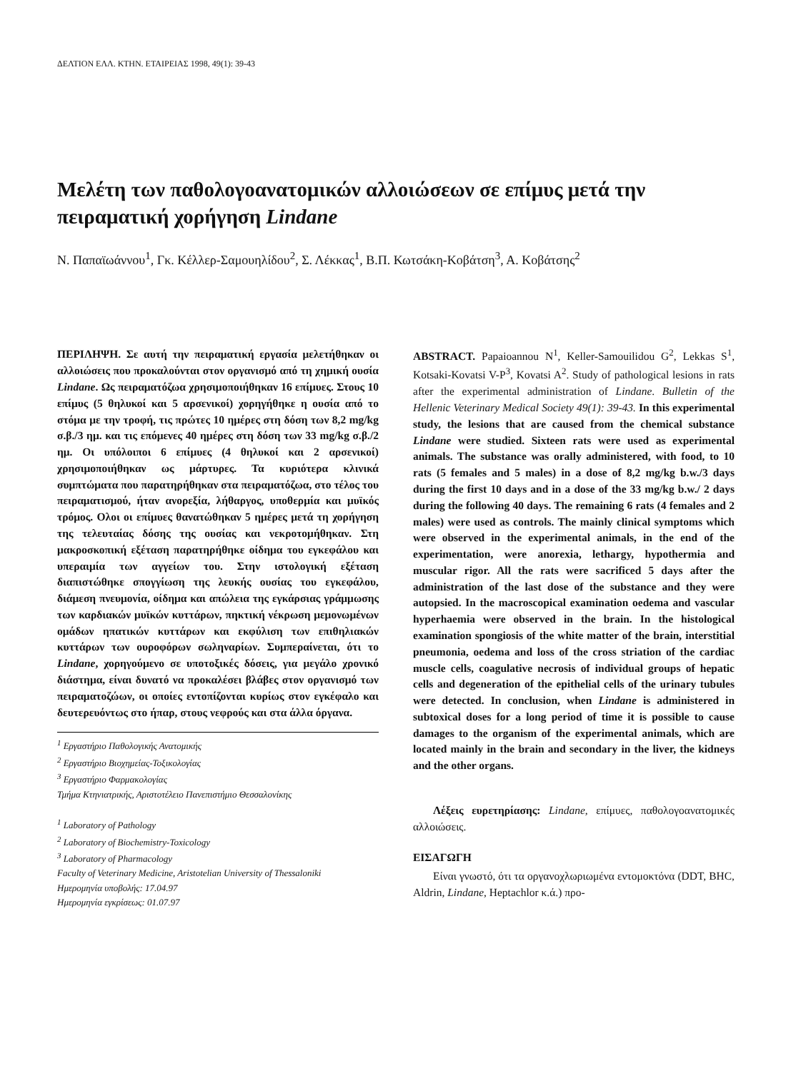ΔΕΛΤΙΟΝ ΕΛΛ. ΚΤΗΝ. ΕΤΑΙΡΕΙΑΣ 1998, 49(1): 39-43
Μελέτη των παθολογοανατομικών αλλοιώσεων σε επίμυς μετά την πειραματική χορήγηση Lindane
Ν. Παπαϊωάννου<sup>1</sup>, Γκ. Κέλλερ-Σαμουηλίδου<sup>2</sup>, Σ. Λέκκας<sup>1</sup>, Β.Π. Κωτσάκη-Κοβάτση<sup>3</sup>, Α. Κοβάτσης<sup>2</sup>
ΠΕΡΙΛΗΨΗ. Σε αυτή την πειραματική εργασία μελετήθηκαν οι αλλοιώσεις που προκαλούνται στον οργανισμό από τη χημική ουσία Lindane. Ως πειραματόζωα χρησιμοποιήθηκαν 16 επίμυες. Στους 10 επίμυς (5 θηλυκοί και 5 αρσενικοί) χορηγήθηκε η ουσία από το στόμα με την τροφή, τις πρώτες 10 ημέρες στη δόση των 8,2 mg/kg σ.β./3 ημ. και τις επόμενες 40 ημέρες στη δόση των 33 mg/kg σ.β./2 ημ. Οι υπόλοιποι 6 επίμυες (4 θηλυκοί και 2 αρσενικοί) χρησιμοποιήθηκαν ως μάρτυρες. Τα κυριότερα κλινικά συμπτώματα που παρατηρήθηκαν στα πειραματόζωα, στο τέλος του πειραματισμού, ήταν ανορεξία, λήθαργος, υποθερμία και μυϊκός τρόμος. Ολοι οι επίμυες θανατώθηκαν 5 ημέρες μετά τη χορήγηση της τελευταίας δόσης της ουσίας και νεκροτομήθηκαν. Στη μακροσκοπική εξέταση παρατηρήθηκε οίδημα του εγκεφάλου και υπεραιμία των αγγείων του. Στην ιστολογική εξέταση διαπιστώθηκε σπογγίωση της λευκής ουσίας του εγκεφάλου, διάμεση πνευμονία, οίδημα και απώλεια της εγκάρσιας γράμμωσης των καρδιακών μυϊκών κυττάρων, πηκτική νέκρωση μεμονωμένων ομάδων ηπατικών κυττάρων και εκφύλιση των επιθηλιακών κυττάρων των ουροφόρων σωληναρίων. Συμπεραίνεται, ότι το Lindane, χορηγούμενο σε υποτοξικές δόσεις, για μεγάλο χρονικό διάστημα, είναι δυνατό να προκαλέσει βλάβες στον οργανισμό των πειραματοζώων, οι οποίες εντοπίζονται κυρίως στον εγκέφαλο και δευτερευόντως στο ήπαρ, στους νεφρούς και στα άλλα όργανα.
<sup>1</sup> Εργαστήριο Παθολογικής Ανατομικής
<sup>2</sup> Εργαστήριο Βιοχημείας-Τοξικολογίας
<sup>3</sup> Εργαστήριο Φαρμακολογίας
Τμήμα Κτηνιατρικής, Αριστοτέλειο Πανεπιστήμιο Θεσσαλονίκης
<sup>1</sup> Laboratory of Pathology
<sup>2</sup> Laboratory of Biochemistry-Toxicology
<sup>3</sup> Laboratory of Pharmacology
Faculty of Veterinary Medicine, Aristotelian University of Thessaloniki
Ημερομηνία υποβολής: 17.04.97
Ημερομηνία εγκρίσεως: 01.07.97
ABSTRACT. Papaioannou N<sup>1</sup>, Keller-Samouilidou G<sup>2</sup>, Lekkas S<sup>1</sup>, Kotsaki-Kovatsi V-P<sup>3</sup>, Kovatsi A<sup>2</sup>. Study of pathological lesions in rats after the experimental administration of Lindane. Bulletin of the Hellenic Veterinary Medical Society 49(1): 39-43. In this experimental study, the lesions that are caused from the chemical substance Lindane were studied. Sixteen rats were used as experimental animals. The substance was orally administered, with food, to 10 rats (5 females and 5 males) in a dose of 8,2 mg/kg b.w./3 days during the first 10 days and in a dose of the 33 mg/kg b.w./ 2 days during the following 40 days. The remaining 6 rats (4 females and 2 males) were used as controls. The mainly clinical symptoms which were observed in the experimental animals, in the end of the experimentation, were anorexia, lethargy, hypothermia and muscular rigor. All the rats were sacrificed 5 days after the administration of the last dose of the substance and they were autopsied. In the macroscopical examination oedema and vascular hyperhaemia were observed in the brain. In the histological examination spongiosis of the white matter of the brain, interstitial pneumonia, oedema and loss of the cross striation of the cardiac muscle cells, coagulative necrosis of individual groups of hepatic cells and degeneration of the epithelial cells of the urinary tubules were detected. In conclusion, when Lindane is administered in subtoxical doses for a long period of time it is possible to cause damages to the organism of the experimental animals, which are located mainly in the brain and secondary in the liver, the kidneys and the other organs.
Λέξεις ευρετηρίασης: Lindane, επίμυες, παθολογοανατομικές αλλοιώσεις.
ΕΙΣΑΓΩΓΗ
Είναι γνωστό, ότι τα οργανοχλωριωμένα εντομοκτόνα (DDT, BHC, Aldrin, Lindane, Heptachlor κ.ά.) προ-